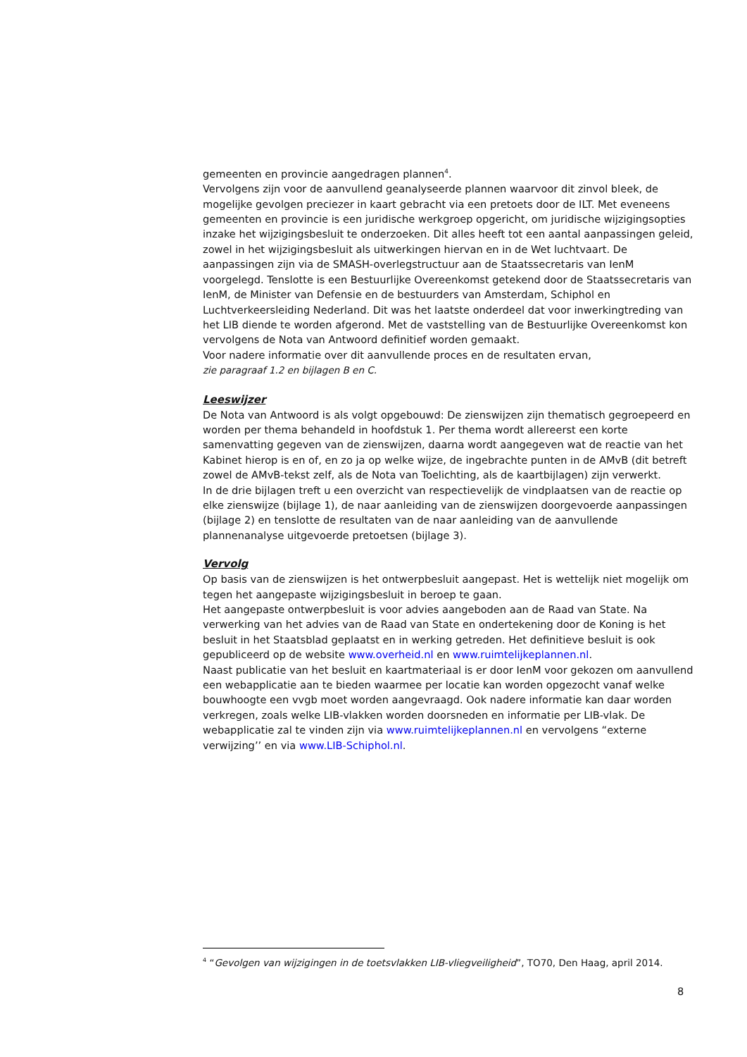gemeenten en provincie aangedragen plannen<sup>4</sup>.
Vervolgens zijn voor de aanvullend geanalyseerde plannen waarvoor dit zinvol bleek, de mogelijke gevolgen preciezer in kaart gebracht via een pretoets door de ILT. Met eveneens gemeenten en provincie is een juridische werkgroep opgericht, om juridische wijzigingsopties inzake het wijzigingsbesluit te onderzoeken. Dit alles heeft tot een aantal aanpassingen geleid, zowel in het wijzigingsbesluit als uitwerkingen hiervan en in de Wet luchtvaart. De aanpassingen zijn via de SMASH-overlegstructuur aan de Staatssecretaris van IenM voorgelegd. Tenslotte is een Bestuurlijke Overeenkomst getekend door de Staatssecretaris van IenM, de Minister van Defensie en de bestuurders van Amsterdam, Schiphol en Luchtverkeersleiding Nederland. Dit was het laatste onderdeel dat voor inwerkingtreding van het LIB diende te worden afgerond. Met de vaststelling van de Bestuurlijke Overeenkomst kon vervolgens de Nota van Antwoord definitief worden gemaakt.
Voor nadere informatie over dit aanvullende proces en de resultaten ervan,
zie paragraaf 1.2 en bijlagen B en C.
Leeswijzer
De Nota van Antwoord is als volgt opgebouwd: De zienswijzen zijn thematisch gegroepeerd en worden per thema behandeld in hoofdstuk 1. Per thema wordt allereerst een korte samenvatting gegeven van de zienswijzen, daarna wordt aangegeven wat de reactie van het Kabinet hierop is en of, en zo ja op welke wijze, de ingebrachte punten in de AMvB (dit betreft zowel de AMvB-tekst zelf, als de Nota van Toelichting, als de kaartbijlagen) zijn verwerkt.
In de drie bijlagen treft u een overzicht van respectievelijk de vindplaatsen van de reactie op elke zienswijze (bijlage 1), de naar aanleiding van de zienswijzen doorgevoerde aanpassingen (bijlage 2) en tenslotte de resultaten van de naar aanleiding van de aanvullende plannenanalyse uitgevoerde pretoetsen (bijlage 3).
Vervolg
Op basis van de zienswijzen is het ontwerpbesluit aangepast. Het is wettelijk niet mogelijk om tegen het aangepaste wijzigingsbesluit in beroep te gaan.
Het aangepaste ontwerpbesluit is voor advies aangeboden aan de Raad van State. Na verwerking van het advies van de Raad van State en ondertekening door de Koning is het besluit in het Staatsblad geplaatst en in werking getreden. Het definitieve besluit is ook gepubliceerd op de website www.overheid.nl en www.ruimtelijkeplannen.nl.
Naast publicatie van het besluit en kaartmateriaal is er door IenM voor gekozen om aanvullend een webapplicatie aan te bieden waarmee per locatie kan worden opgezocht vanaf welke bouwhoogte een vvgb moet worden aangevraagd. Ook nadere informatie kan daar worden verkregen, zoals welke LIB-vlakken worden doorsneden en informatie per LIB-vlak. De webapplicatie zal te vinden zijn via www.ruimtelijkeplannen.nl en vervolgens “externe verwijzing’’ en via www.LIB-Schiphol.nl.
<sup>4</sup> “Gevolgen van wijzigingen in de toetsvlakken LIB-vliegveiligheid”, TO70, Den Haag, april 2014.
8